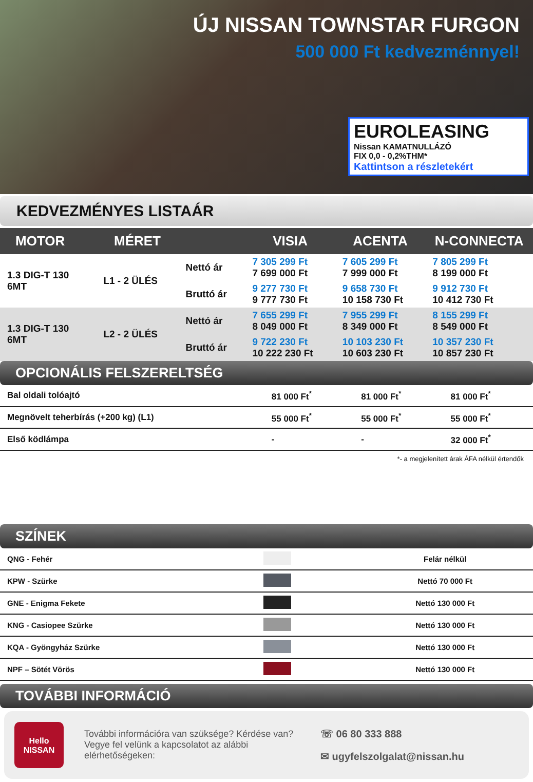ÚJ NISSAN TOWNSTAR FURGON
500 000 Ft kedvezménnyel!
EUROLEASING
Nissan KAMATNULLÁZÓ
FIX 0,0 - 0,2%THM*
Kattintson a részletekért
KEDVEZMÉNYES LISTAÁR
| MOTOR | MÉRET | | VISIA | ACENTA | N-CONNECTA |
| --- | --- | --- | --- | --- | --- |
| 1.3 DIG-T 130 6MT | L1 - 2 ÜLÉS | Nettó ár | 7 305 299 Ft 7 699 000 Ft | 7 605 299 Ft 7 999 000 Ft | 7 805 299 Ft 8 199 000 Ft |
| | | Bruttó ár | 9 277 730 Ft 9 777 730 Ft | 9 658 730 Ft 10 158 730 Ft | 9 912 730 Ft 10 412 730 Ft |
| 1.3 DIG-T 130 6MT | L2 - 2 ÜLÉS | Nettó ár | 7 655 299 Ft 8 049 000 Ft | 7 955 299 Ft 8 349 000 Ft | 8 155 299 Ft 8 549 000 Ft |
| | | Bruttó ár | 9 722 230 Ft 10 222 230 Ft | 10 103 230 Ft 10 603 230 Ft | 10 357 230 Ft 10 857 230 Ft |
OPCIONÁLIS FELSZERELTSÉG
| Bal oldali tolóajtó | 81 000 Ft<sup>*</sup> | 81 000 Ft<sup>*</sup> | 81 000 Ft<sup>*</sup> |
| Megnövelt teherbírás (+200 kg) (L1) | 55 000 Ft<sup>*</sup> | 55 000 Ft<sup>*</sup> | 55 000 Ft<sup>*</sup> |
| Első ködlámpa | - | - | 32 000 Ft<sup>*</sup> |
*- a megjelenített árak ÁFA nélkül értendők
SZÍNEK
| QNG - Fehér | | Felár nélkül |
| KPW - Szürke | | Nettó 70 000 Ft |
| GNE - Enigma Fekete | | Nettó 130 000 Ft |
| KNG - Casiopee Szürke | | Nettó 130 000 Ft |
| KQA - Gyöngyház Szürke | | Nettó 130 000 Ft |
| NPF – Sötét Vörös | | Nettó 130 000 Ft |
TOVÁBBI INFORMÁCIÓ
Hello NISSAN
További információra van szüksége? Kérdése van? Vegye fel velünk a kapcsolatot az alábbi elérhetőségeken:
☏ 06 80 333 888
✉ ugyfelszolgalat@nissan.hu